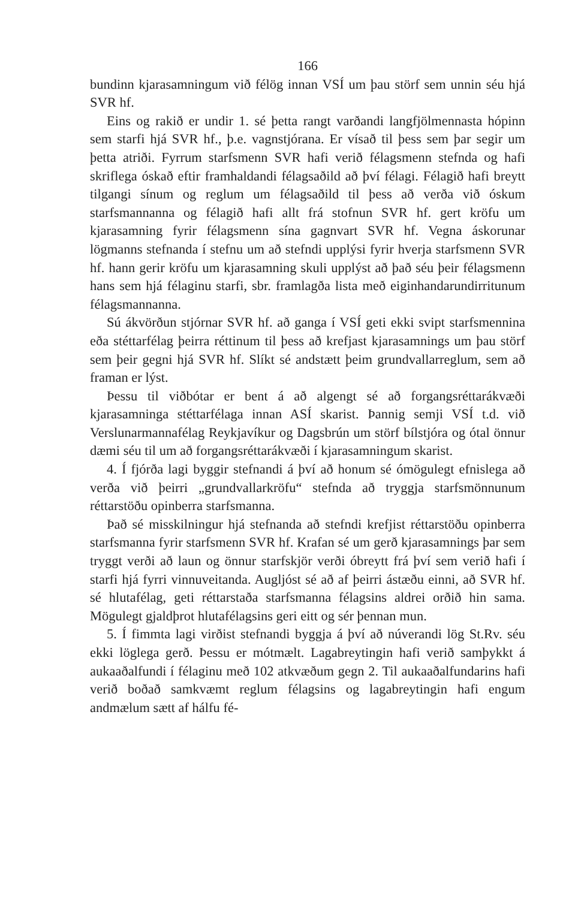166
bundinn kjarasamningum við félög innan VSÍ um þau störf sem unnin séu hjá SVR hf.
Eins og rakið er undir 1. sé þetta rangt varðandi langfjölmennasta hópinn sem starfi hjá SVR hf., þ.e. vagnstjórana. Er vísað til þess sem þar segir um þetta atriði. Fyrrum starfsmenn SVR hafi verið félagsmenn stefnda og hafi skriflega óskað eftir framhaldandi félagsaðild að því félagi. Félagið hafi breytt tilgangi sínum og reglum um félagsaðild til þess að verða við óskum starfsmannanna og félagið hafi allt frá stofnun SVR hf. gert kröfu um kjarasamning fyrir félagsmenn sína gagnvart SVR hf. Vegna áskorunar lögmanns stefnanda í stefnu um að stefndi upplýsi fyrir hverja starfsmenn SVR hf. hann gerir kröfu um kjarasamning skuli upplýst að það séu þeir félagsmenn hans sem hjá félaginu starfi, sbr. framlagða lista með eiginhandarundirritunum félagsmannanna.
Sú ákvörðun stjórnar SVR hf. að ganga í VSÍ geti ekki svipt starfsmennina eða stéttarfélag þeirra réttinum til þess að krefjast kjarasamnings um þau störf sem þeir gegni hjá SVR hf. Slíkt sé andstætt þeim grundvallarreglum, sem að framan er lýst.
Þessu til viðbótar er bent á að algengt sé að forgangsréttarákvæði kjarasamninga stéttarfélaga innan ASÍ skarist. Þannig semji VSÍ t.d. við Verslunarmannafélag Reykjavíkur og Dagsbrún um störf bílstjóra og ótal önnur dæmi séu til um að forgangsréttarákvæði í kjarasamningum skarist.
4. Í fjórða lagi byggir stefnandi á því að honum sé ómögulegt efnislega að verða við þeirri „grundvallarkröfu“ stefnda að tryggja starfsmönnunum réttarstöðu opinberra starfsmanna.
Það sé misskilningur hjá stefnanda að stefndi krefjist réttarstöðu opinberra starfsmanna fyrir starfsmenn SVR hf. Krafan sé um gerð kjarasamnings þar sem tryggt verði að laun og önnur starfskjör verði óbreytt frá því sem verið hafi í starfi hjá fyrri vinnuveitanda. Augljóst sé að af þeirri ástæðu einni, að SVR hf. sé hlutafélag, geti réttarstaða starfsmanna félagsins aldrei orðið hin sama. Mögulegt gjaldþrot hlutafélagsins geri eitt og sér þennan mun.
5. Í fimmta lagi virðist stefnandi byggja á því að núverandi lög St.Rv. séu ekki löglega gerð. Þessu er mótmælt. Lagabreytingin hafi verið samþykkt á aukaaðalfundi í félaginu með 102 atkvæðum gegn 2. Til aukaaðalfundarins hafi verið boðað samkvæmt reglum félagsins og lagabreytingin hafi engum andmælum sætt af hálfu fé-